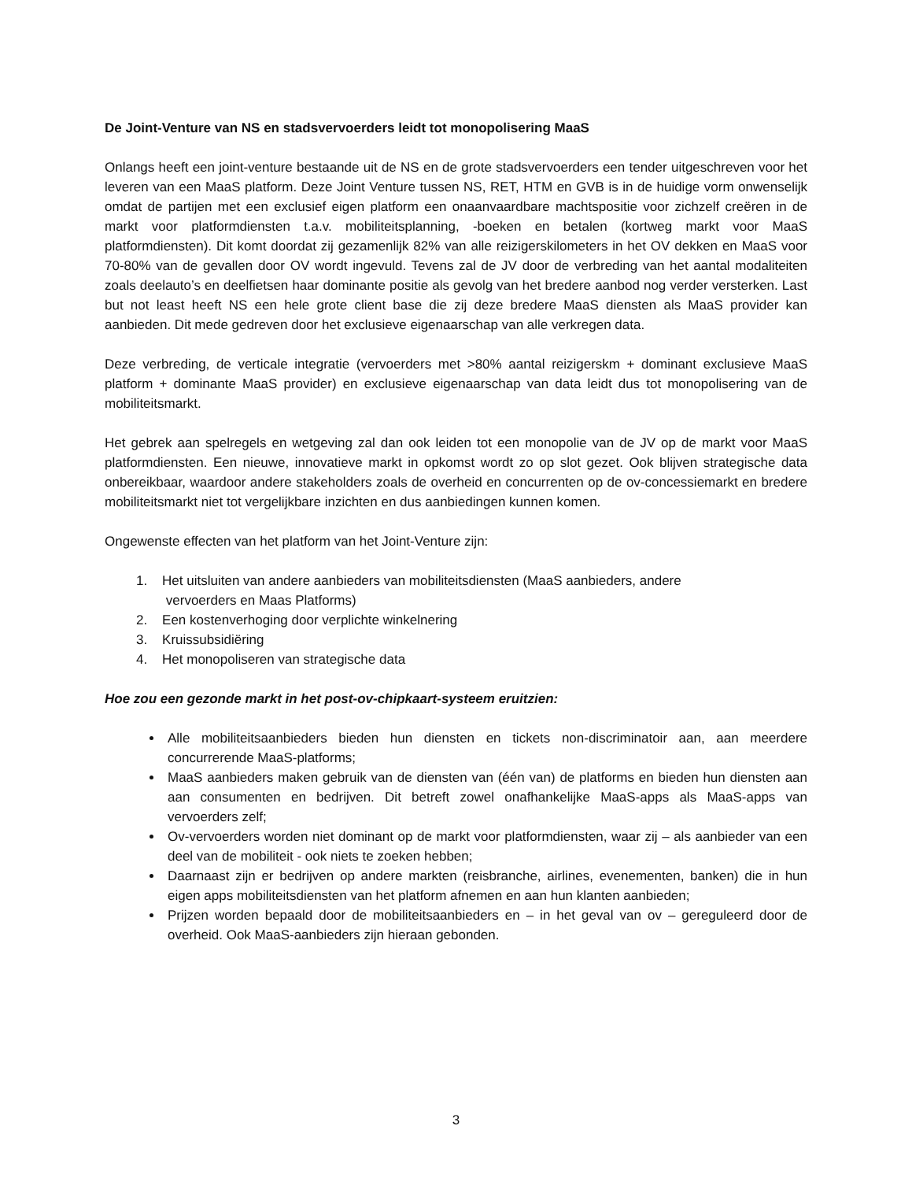De Joint-Venture van NS en stadsvervoerders leidt tot monopolisering MaaS
Onlangs heeft een joint-venture bestaande uit de NS en de grote stadsvervoerders een tender uitgeschreven voor het leveren van een MaaS platform. Deze Joint Venture tussen NS, RET, HTM en GVB is in de huidige vorm onwenselijk omdat de partijen met een exclusief eigen platform een onaanvaardbare machtspositie voor zichzelf creëren in de markt voor platformdiensten t.a.v. mobiliteitsplanning, -boeken en betalen (kortweg markt voor MaaS platformdiensten). Dit komt doordat zij gezamenlijk 82% van alle reizigerskilometers in het OV dekken en MaaS voor 70-80% van de gevallen door OV wordt ingevuld. Tevens zal de JV door de verbreding van het aantal modaliteiten zoals deelauto’s en deelfietsen haar dominante positie als gevolg van het bredere aanbod nog verder versterken. Last but not least heeft NS een hele grote client base die zij deze bredere MaaS diensten als MaaS provider kan aanbieden. Dit mede gedreven door het exclusieve eigenaarschap van alle verkregen data.
Deze verbreding, de verticale integratie (vervoerders met >80% aantal reizigerskm + dominant exclusieve MaaS platform + dominante MaaS provider) en exclusieve eigenaarschap van data leidt dus tot monopolisering van de mobiliteitsmarkt.
Het gebrek aan spelregels en wetgeving zal dan ook leiden tot een monopolie van de JV op de markt voor MaaS platformdiensten. Een nieuwe, innovatieve markt in opkomst wordt zo op slot gezet. Ook blijven strategische data onbereikbaar, waardoor andere stakeholders zoals de overheid en concurrenten op de ov-concessiemarkt en bredere mobiliteitsmarkt niet tot vergelijkbare inzichten en dus aanbiedingen kunnen komen.
Ongewenste effecten van het platform van het Joint-Venture zijn:
1. Het uitsluiten van andere aanbieders van mobiliteitsdiensten (MaaS aanbieders, andere
vervoerders en Maas Platforms)
2. Een kostenverhoging door verplichte winkelnering
3. Kruissubsidiëring
4. Het monopoliseren van strategische data
Hoe zou een gezonde markt in het post-ov-chipkaart-systeem eruitzien:
Alle mobiliteitsaanbieders bieden hun diensten en tickets non-discriminatoir aan, aan meerdere concurrerende MaaS-platforms;
MaaS aanbieders maken gebruik van de diensten van (één van) de platforms en bieden hun diensten aan aan consumenten en bedrijven. Dit betreft zowel onafhankelijke MaaS-apps als MaaS-apps van vervoerders zelf;
Ov-vervoerders worden niet dominant op de markt voor platformdiensten, waar zij – als aanbieder van een deel van de mobiliteit - ook niets te zoeken hebben;
Daarnaast zijn er bedrijven op andere markten (reisbranche, airlines, evenementen, banken) die in hun eigen apps mobiliteitsdiensten van het platform afnemen en aan hun klanten aanbieden;
Prijzen worden bepaald door de mobiliteitsaanbieders en – in het geval van ov – gereguleerd door de overheid. Ook MaaS-aanbieders zijn hieraan gebonden.
3